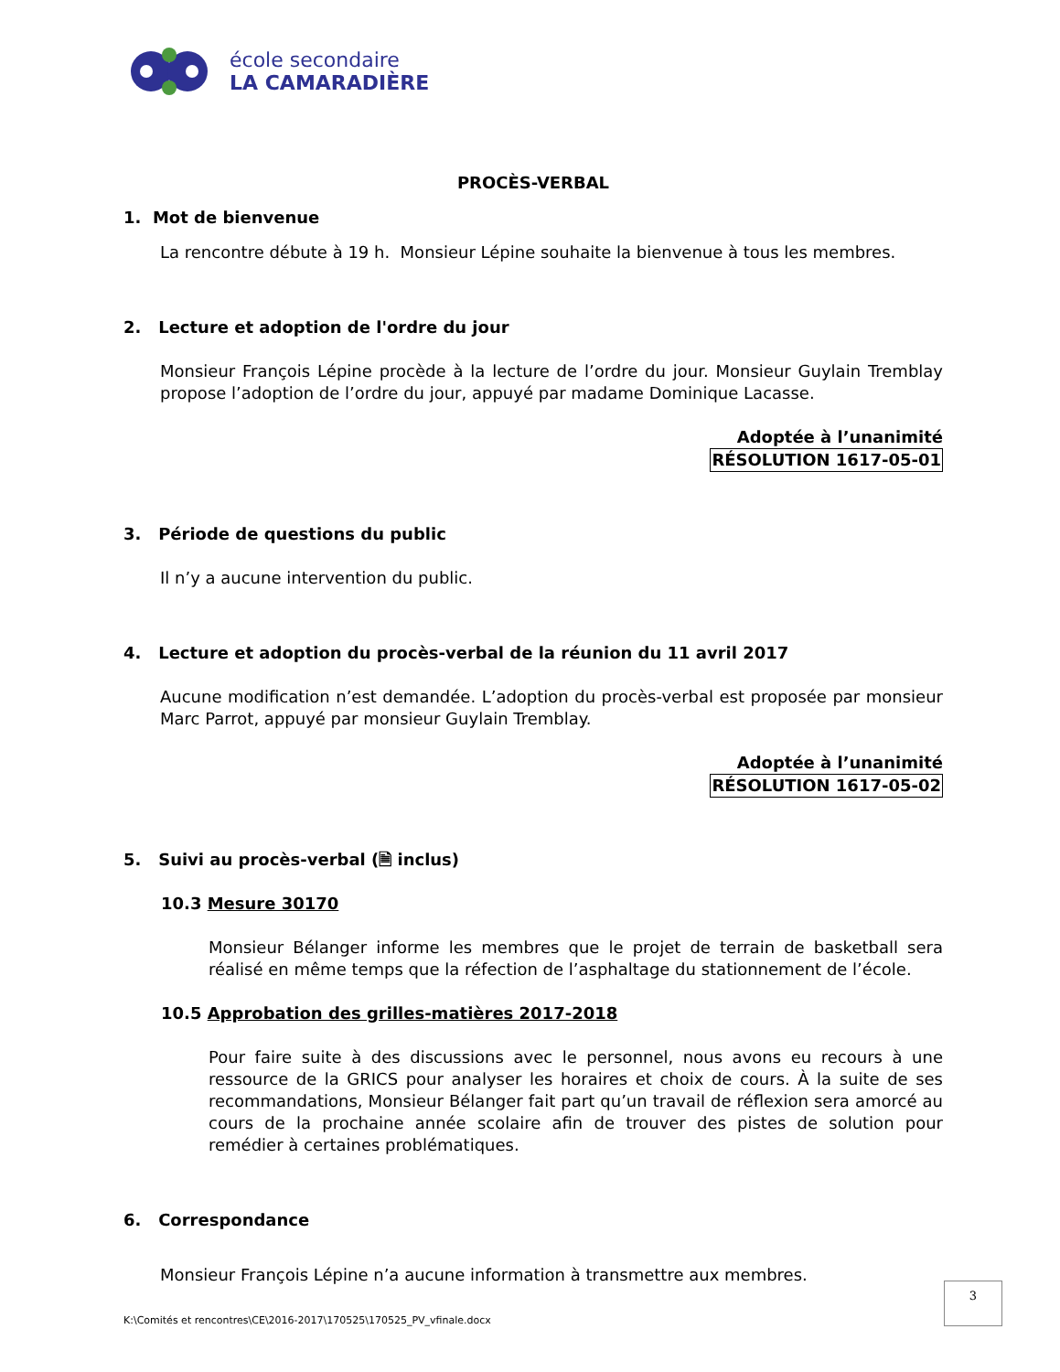école secondaire
LA CAMARADIÈRE
PROCÈS-VERBAL
1. Mot de bienvenue
La rencontre débute à 19 h. Monsieur Lépine souhaite la bienvenue à tous les membres.
2. Lecture et adoption de l'ordre du jour
Monsieur François Lépine procède à la lecture de l’ordre du jour. Monsieur Guylain Tremblay propose l’adoption de l’ordre du jour, appuyé par madame Dominique Lacasse.
Adoptée à l’unanimité
RÉSOLUTION 1617-05-01
3. Période de questions du public
Il n’y a aucune intervention du public.
4. Lecture et adoption du procès-verbal de la réunion du 11 avril 2017
Aucune modification n’est demandée. L’adoption du procès-verbal est proposée par monsieur Marc Parrot, appuyé par monsieur Guylain Tremblay.
Adoptée à l’unanimité
RÉSOLUTION 1617-05-02
5. Suivi au procès-verbal (🗎 inclus)
10.3 Mesure 30170
Monsieur Bélanger informe les membres que le projet de terrain de basketball sera réalisé en même temps que la réfection de l’asphaltage du stationnement de l’école.
10.5 Approbation des grilles-matières 2017-2018
Pour faire suite à des discussions avec le personnel, nous avons eu recours à une ressource de la GRICS pour analyser les horaires et choix de cours. À la suite de ses recommandations, Monsieur Bélanger fait part qu’un travail de réflexion sera amorcé au cours de la prochaine année scolaire afin de trouver des pistes de solution pour remédier à certaines problématiques.
6. Correspondance
Monsieur François Lépine n’a aucune information à transmettre aux membres.
3
K:\Comités et rencontres\CE\2016-2017\170525\170525_PV_vfinale.docx